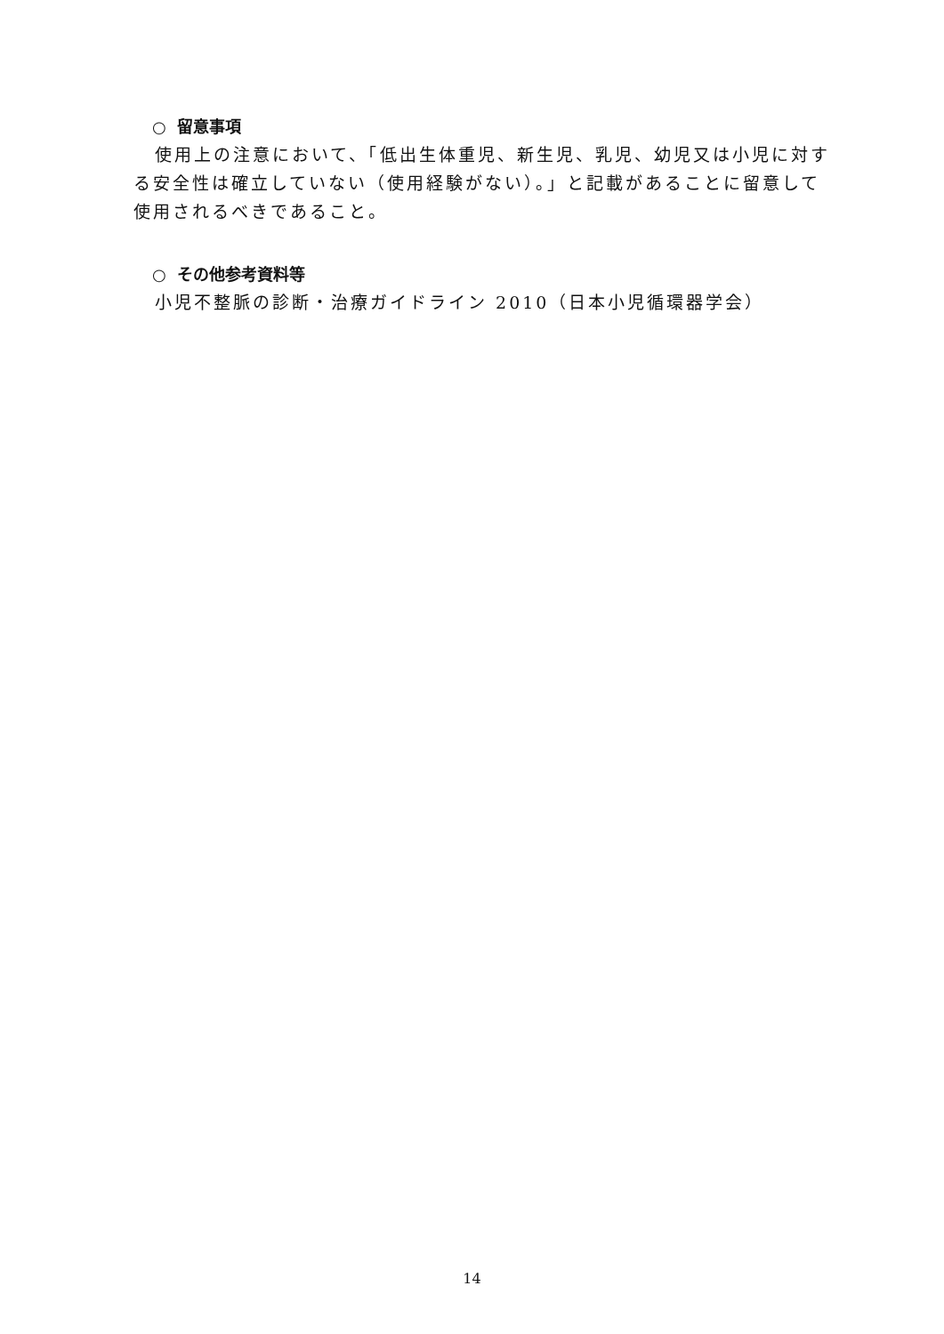○ 留意事項
使用上の注意において、「低出生体重児、新生児、乳児、幼児又は小児に対する安全性は確立していない（使用経験がない）。」と記載があることに留意して使用されるべきであること。
○ その他参考資料等
小児不整脈の診断・治療ガイドライン 2010（日本小児循環器学会）
14